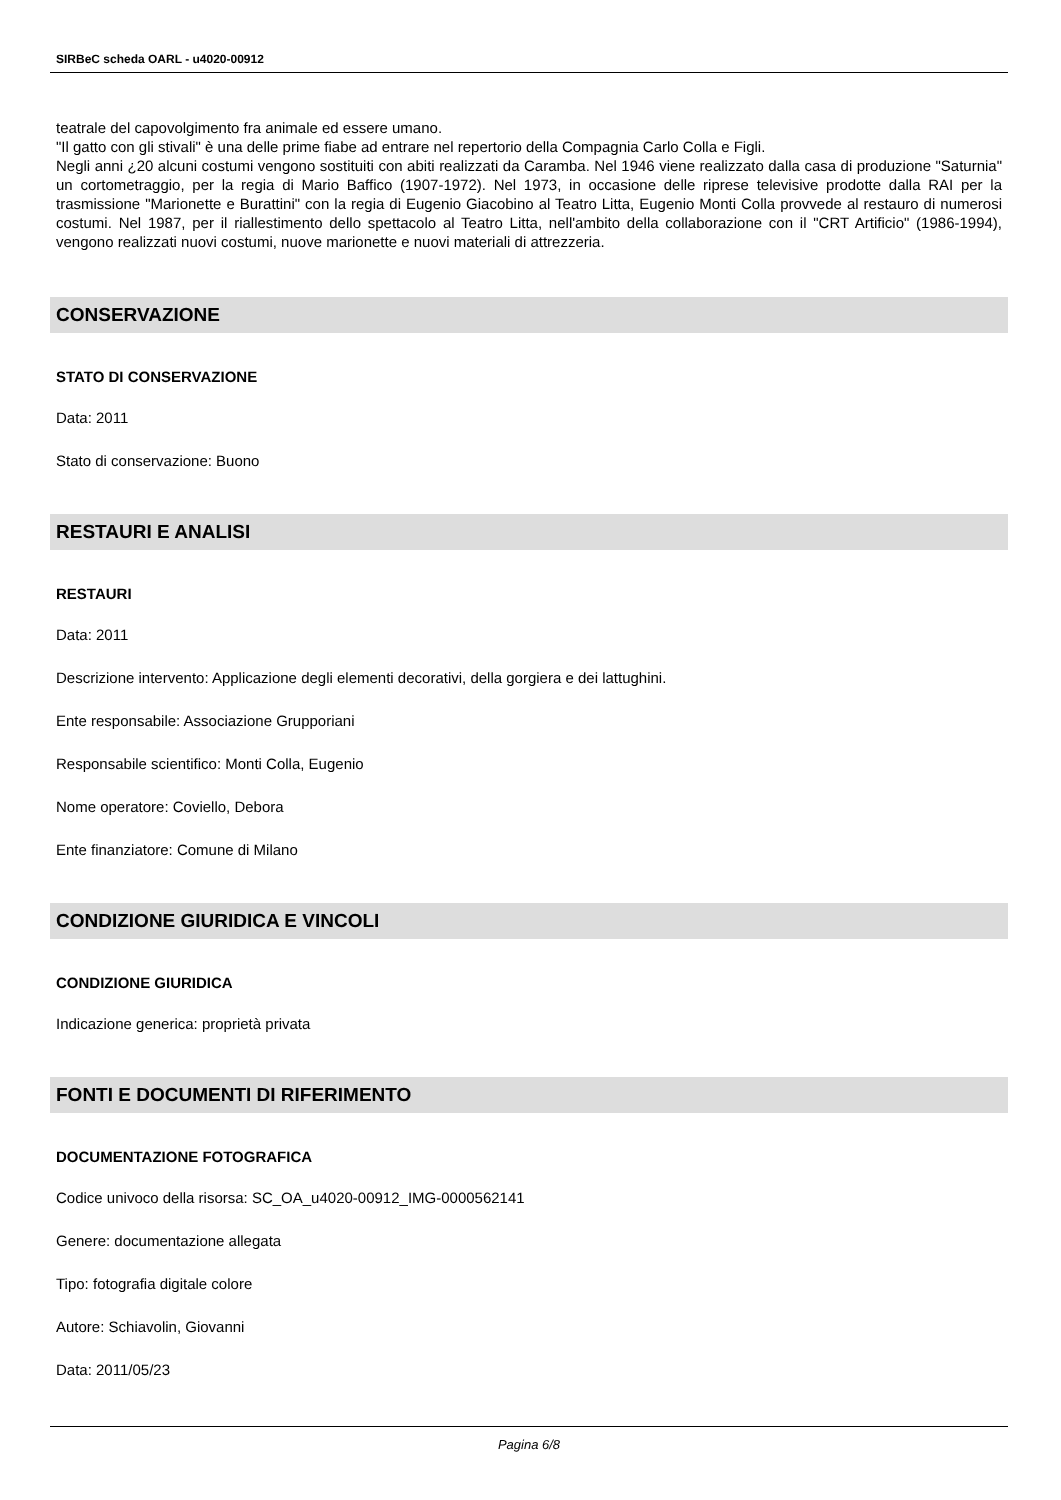SIRBeC scheda OARL - u4020-00912
teatrale del capovolgimento fra animale ed essere umano.
"Il gatto con gli stivali" è una delle prime fiabe ad entrare nel repertorio della Compagnia Carlo Colla e Figli.
Negli anni ¿20 alcuni costumi vengono sostituiti con abiti realizzati da Caramba. Nel 1946 viene realizzato dalla casa di produzione "Saturnia" un cortometraggio, per la regia di Mario Baffico (1907-1972). Nel 1973, in occasione delle riprese televisive prodotte dalla RAI per la trasmissione "Marionette e Burattini" con la regia di Eugenio Giacobino al Teatro Litta, Eugenio Monti Colla provvede al restauro di numerosi costumi. Nel 1987, per il riallestimento dello spettacolo al Teatro Litta, nell'ambito della collaborazione con il "CRT Artificio" (1986-1994), vengono realizzati nuovi costumi, nuove marionette e nuovi materiali di attrezzeria.
CONSERVAZIONE
STATO DI CONSERVAZIONE
Data: 2011
Stato di conservazione: Buono
RESTAURI E ANALISI
RESTAURI
Data: 2011
Descrizione intervento: Applicazione degli elementi decorativi, della gorgiera e dei lattughini.
Ente responsabile: Associazione Grupporiani
Responsabile scientifico: Monti Colla, Eugenio
Nome operatore: Coviello, Debora
Ente finanziatore: Comune di Milano
CONDIZIONE GIURIDICA E VINCOLI
CONDIZIONE GIURIDICA
Indicazione generica: proprietà privata
FONTI E DOCUMENTI DI RIFERIMENTO
DOCUMENTAZIONE FOTOGRAFICA
Codice univoco della risorsa: SC_OA_u4020-00912_IMG-0000562141
Genere: documentazione allegata
Tipo: fotografia digitale colore
Autore: Schiavolin, Giovanni
Data: 2011/05/23
Pagina 6/8